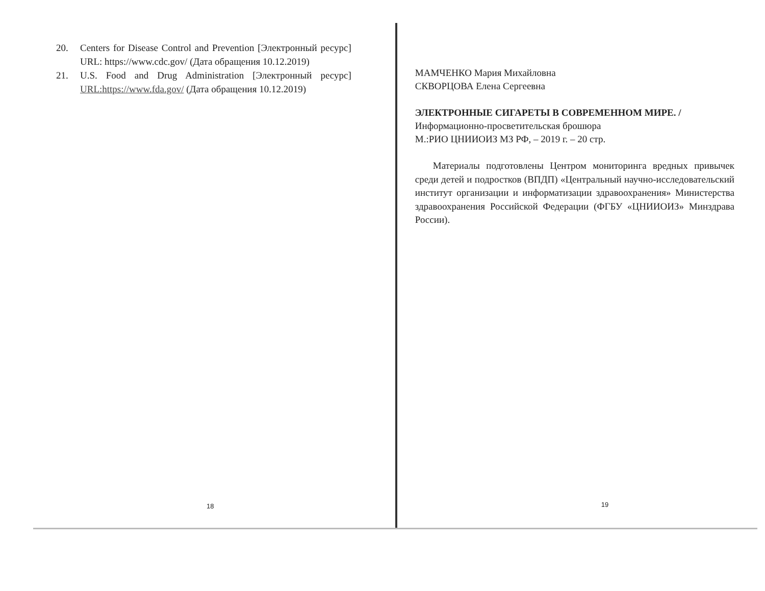20. Centers for Disease Control and Prevention [Электронный ресурс] URL: https://www.cdc.gov/ (Дата обращения 10.12.2019)
21. U.S. Food and Drug Administration [Электронный ресурс] URL:https://www.fda.gov/ (Дата обращения 10.12.2019)
18
МАМЧЕНКО Мария Михайловна
СКВОРЦОВА Елена Сергеевна
ЭЛЕКТРОННЫЕ СИГАРЕТЫ В СОВРЕМЕННОМ МИРЕ. /
Информационно-просветительская брошюра
М.:РИО ЦНИИОИЗ МЗ РФ, – 2019 г. – 20 стр.
Материалы подготовлены Центром мониторинга вредных привычек среди детей и подростков (ВПДП) «Центральный научно-исследовательский институт организации и информатизации здравоохранения» Министерства здравоохранения Российской Федерации (ФГБУ «ЦНИИОИЗ» Минздрава России).
19